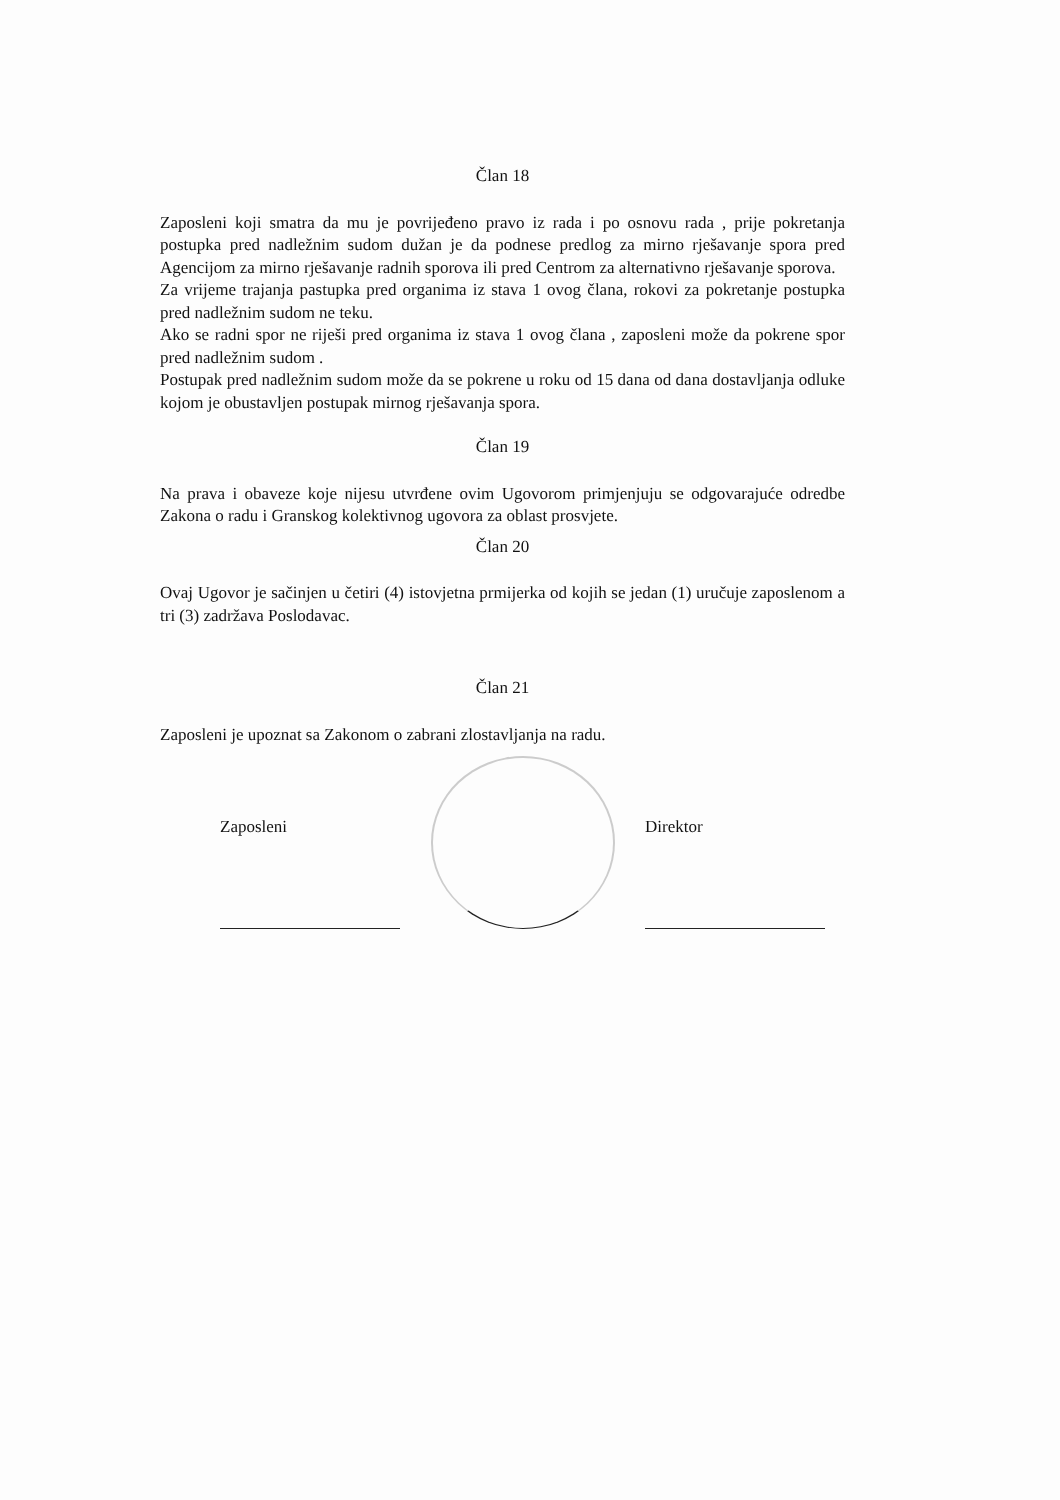Član 18
Zaposleni koji smatra da mu je povrijeđeno pravo iz rada i po osnovu rada , prije pokretanja postupka pred nadležnim sudom dužan je da podnese predlog za mirno rješavanje spora pred Agencijom za mirno rješavanje radnih sporova ili pred Centrom za alternativno rješavanje sporova.
Za vrijeme trajanja pastupka pred organima iz stava 1 ovog člana, rokovi za pokretanje postupka pred nadležnim sudom ne teku.
Ako se radni spor ne riješi pred organima iz stava 1 ovog člana , zaposleni može da pokrene spor pred nadležnim sudom .
Postupak pred nadležnim sudom može da se pokrene u roku od 15 dana od dana dostavljanja odluke kojom je obustavljen postupak mirnog rješavanja spora.
Član 19
Na prava i obaveze koje nijesu utvrđene ovim Ugovorom primjenjuju se odgovarajuće odredbe Zakona o radu i Granskog kolektivnog ugovora za oblast prosvjete.
Član 20
Ovaj Ugovor je sačinjen u četiri (4) istovjetna prmijerka od kojih se jedan (1) uručuje zaposlenom a tri (3) zadržava Poslodavac.
Član 21
Zaposleni je upoznat sa Zakonom o zabrani zlostavljanja na radu.
Zaposleni Direktor